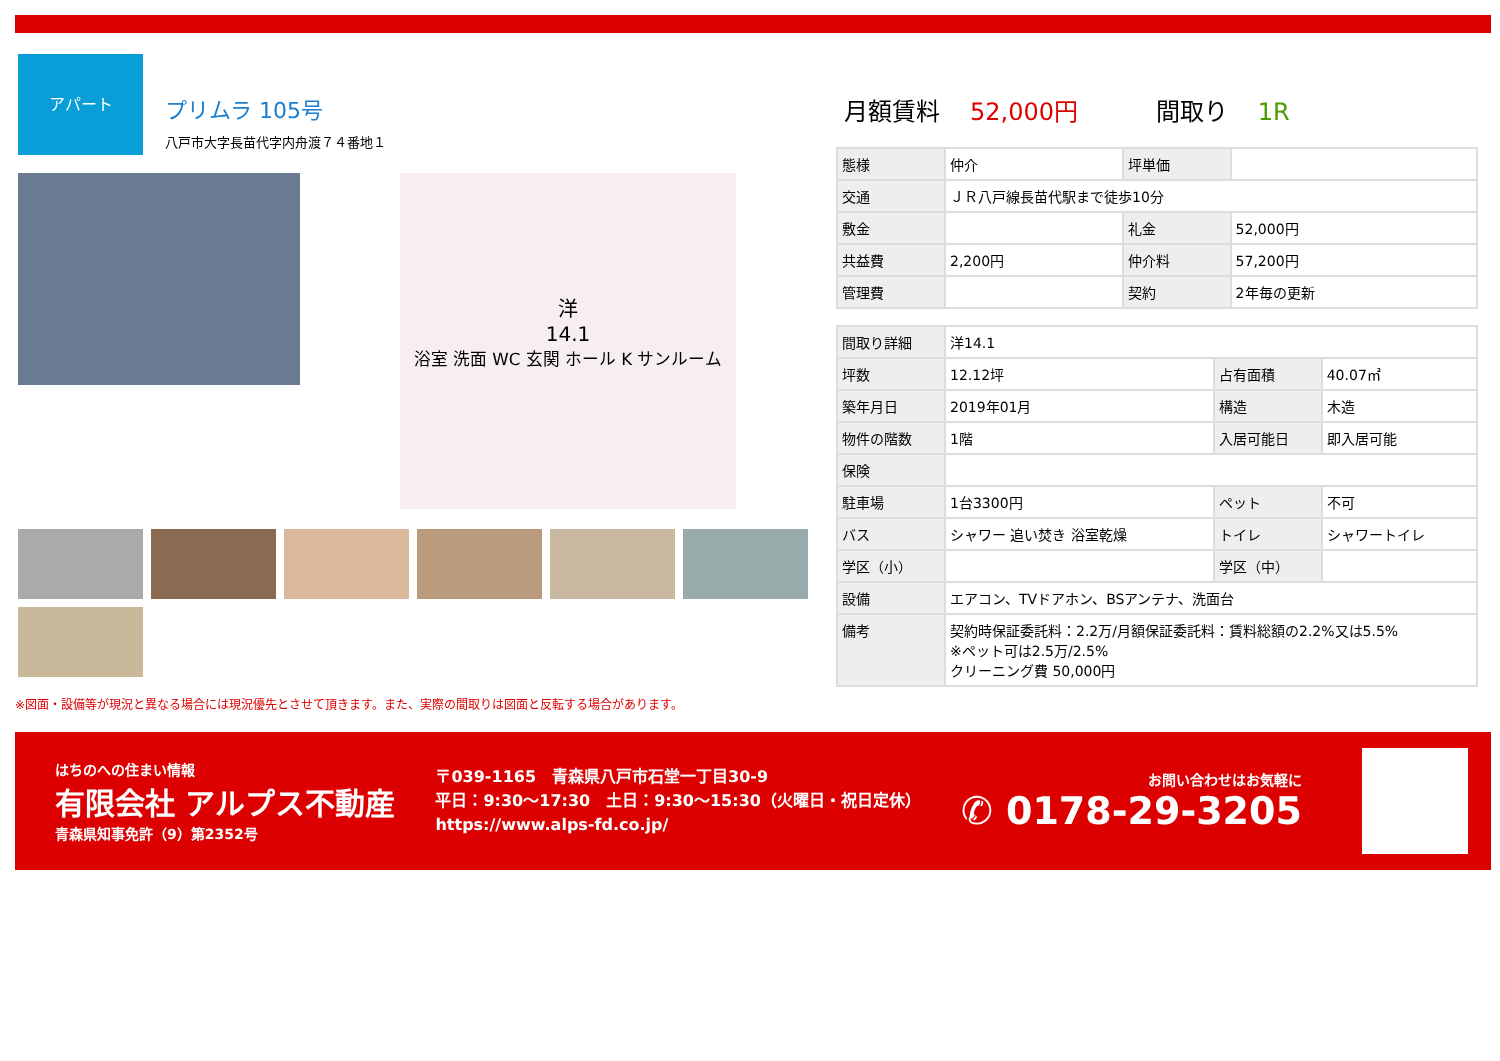アパート
プリムラ 105号
八戸市大字長苗代字内舟渡７４番地１
洋
14.1
浴室 洗面 WC 玄関 ホール K サンルーム
月額賃料 52,000円 間取り 1R
| 態様 | 仲介 | 坪単価 | |
| 交通 | ＪＲ八戸線長苗代駅まで徒歩10分 | | |
| 敷金 | | 礼金 | 52,000円 |
| 共益費 | 2,200円 | 仲介料 | 57,200円 |
| 管理費 | | 契約 | 2年毎の更新 |
| 間取り詳細 | 洋14.1 | | |
| 坪数 | 12.12坪 | 占有面積 | 40.07㎡ |
| 築年月日 | 2019年01月 | 構造 | 木造 |
| 物件の階数 | 1階 | 入居可能日 | 即入居可能 |
| 保険 | | | |
| 駐車場 | 1台3300円 | ペット | 不可 |
| バス | シャワー 追い焚き 浴室乾燥 | トイレ | シャワートイレ |
| 学区（小） | | 学区（中） | |
| 設備 | エアコン、TVドアホン、BSアンテナ、洗面台 | | |
| 備考 | 契約時保証委託料：2.2万/月額保証委託料：賃料総額の2.2%又は5.5% ※ペット可は2.5万/2.5% クリーニング費 50,000円 | | |
※図面・設備等が現況と異なる場合には現況優先とさせて頂きます。また、実際の間取りは図面と反転する場合があります。
はちのへの住まい情報
有限会社 アルプス不動産
青森県知事免許（9）第2352号
〒039-1165　青森県八戸市石堂一丁目30-9
平日：9:30〜17:30　土日：9:30〜15:30（火曜日・祝日定休）
https://www.alps-fd.co.jp/
お問い合わせはお気軽に
✆ 0178-29-3205